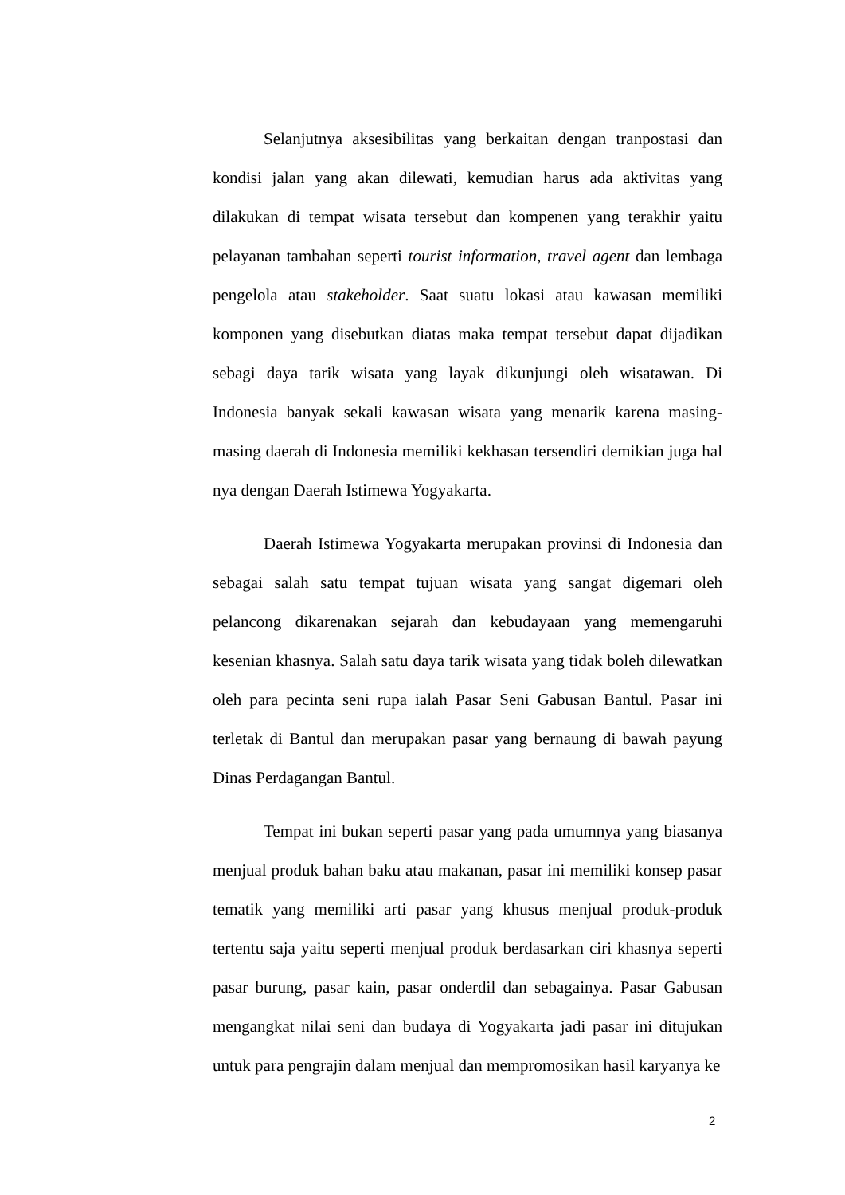Selanjutnya aksesibilitas yang berkaitan dengan tranpostasi dan kondisi jalan yang akan dilewati, kemudian harus ada aktivitas yang dilakukan di tempat wisata tersebut dan kompenen yang terakhir yaitu pelayanan tambahan seperti tourist information, travel agent dan lembaga pengelola atau stakeholder. Saat suatu lokasi atau kawasan memiliki komponen yang disebutkan diatas maka tempat tersebut dapat dijadikan sebagi daya tarik wisata yang layak dikunjungi oleh wisatawan. Di Indonesia banyak sekali kawasan wisata yang menarik karena masing-masing daerah di Indonesia memiliki kekhasan tersendiri demikian juga hal nya dengan Daerah Istimewa Yogyakarta.
Daerah Istimewa Yogyakarta merupakan provinsi di Indonesia dan sebagai salah satu tempat tujuan wisata yang sangat digemari oleh pelancong dikarenakan sejarah dan kebudayaan yang memengaruhi kesenian khasnya. Salah satu daya tarik wisata yang tidak boleh dilewatkan oleh para pecinta seni rupa ialah Pasar Seni Gabusan Bantul. Pasar ini terletak di Bantul dan merupakan pasar yang bernaung di bawah payung Dinas Perdagangan Bantul.
Tempat ini bukan seperti pasar yang pada umumnya yang biasanya menjual produk bahan baku atau makanan, pasar ini memiliki konsep pasar tematik yang memiliki arti pasar yang khusus menjual produk-produk tertentu saja yaitu seperti menjual produk berdasarkan ciri khasnya seperti pasar burung, pasar kain, pasar onderdil dan sebagainya. Pasar Gabusan mengangkat nilai seni dan budaya di Yogyakarta jadi pasar ini ditujukan untuk para pengrajin dalam menjual dan mempromosikan hasil karyanya ke
2